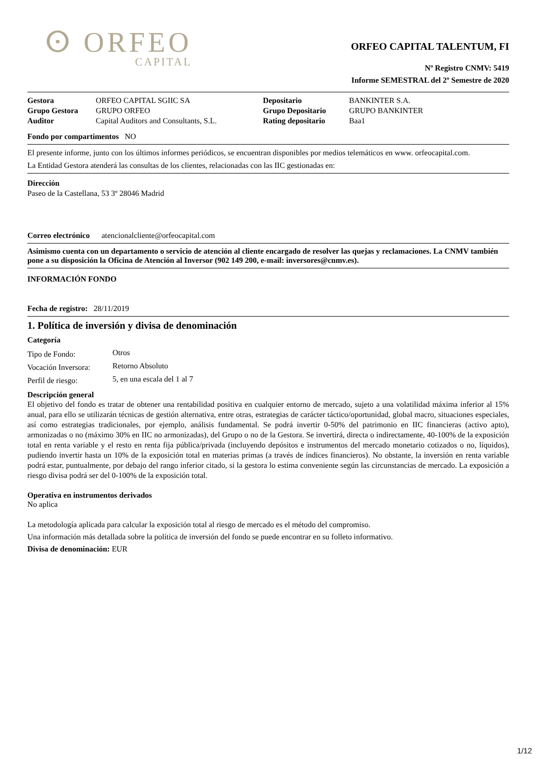ⵙ ORFEO
CAPITAL
ORFEO CAPITAL TALENTUM, FI
Nº Registro CNMV: 5419
Informe SEMESTRAL del 2º Semestre de 2020
| Gestora | ORFEO CAPITAL SGIIC SA | Depositario | BANKINTER S.A. |
| Grupo Gestora | GRUPO ORFEO | Grupo Depositario | GRUPO BANKINTER |
| Auditor | Capital Auditors and Consultants, S.L. | Rating depositario | Baa1 |
Fondo por compartimentos NO
El presente informe, junto con los últimos informes periódicos, se encuentran disponibles por medios telemáticos en www. orfeocapital.com.
La Entidad Gestora atenderá las consultas de los clientes, relacionadas con las IIC gestionadas en:
Dirección
Paseo de la Castellana, 53 3º 28046 Madrid
Correo electrónico atencionalcliente@orfeocapital.com
Asimismo cuenta con un departamento o servicio de atención al cliente encargado de resolver las quejas y reclamaciones. La CNMV también pone a su disposición la Oficina de Atención al Inversor (902 149 200, e-mail: inversores@cnmv.es).
INFORMACIÓN FONDO
Fecha de registro: 28/11/2019
1. Política de inversión y divisa de denominación
Categoría
| Tipo de Fondo: | Otros |
| Vocación Inversora: | Retorno Absoluto |
| Perfil de riesgo: | 5, en una escala del 1 al 7 |
Descripción general
El objetivo del fondo es tratar de obtener una rentabilidad positiva en cualquier entorno de mercado, sujeto a una volatilidad máxima inferior al 15% anual, para ello se utilizarán técnicas de gestión alternativa, entre otras, estrategias de carácter táctico/oportunidad, global macro, situaciones especiales, así como estrategias tradicionales, por ejemplo, análisis fundamental. Se podrá invertir 0-50% del patrimonio en IIC financieras (activo apto), armonizadas o no (máximo 30% en IIC no armonizadas), del Grupo o no de la Gestora. Se invertirá, directa o indirectamente, 40-100% de la exposición total en renta variable y el resto en renta fija pública/privada (incluyendo depósitos e instrumentos del mercado monetario cotizados o no, líquidos), pudiendo invertir hasta un 10% de la exposición total en materias primas (a través de índices financieros). No obstante, la inversión en renta variable podrá estar, puntualmente, por debajo del rango inferior citado, si la gestora lo estima conveniente según las circunstancias de mercado. La exposición a riesgo divisa podrá ser del 0-100% de la exposición total.
Operativa en instrumentos derivados
No aplica
La metodología aplicada para calcular la exposición total al riesgo de mercado es el método del compromiso.
Una información más detallada sobre la política de inversión del fondo se puede encontrar en su folleto informativo.
Divisa de denominación: EUR
1/12